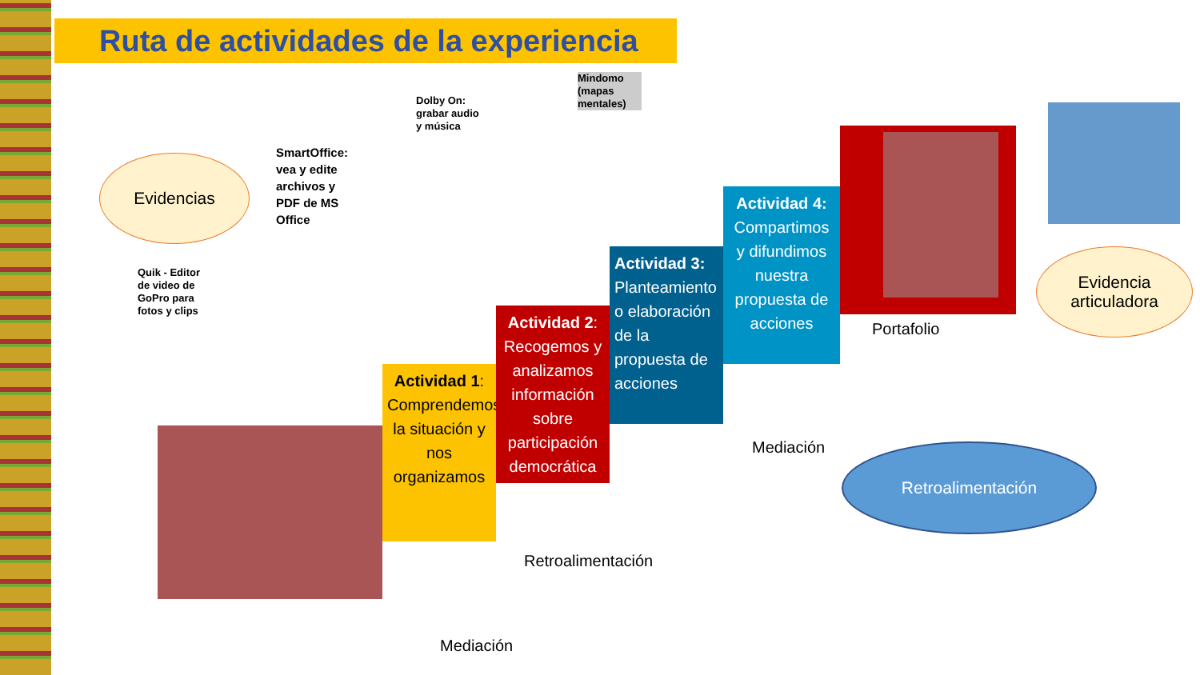Ruta de actividades de la experiencia
Evidencias
Quik - Editor de video de GoPro para fotos y clips
SmartOffice: vea y edite archivos y PDF de MS Office
Dolby On: grabar audio y música
Mindomo (mapas mentales)
Actividad 1: Comprendemos la situación y nos organizamos
Actividad 2: Recogemos y analizamos información sobre participación democrática
Actividad 3: Planteamiento o elaboración de la propuesta de acciones
Actividad 4: Compartimos y difundimos nuestra propuesta de acciones
Portafolio
Evidencia
articuladora
Mediación
Retroalimentación
Mediación
Retroalimentación